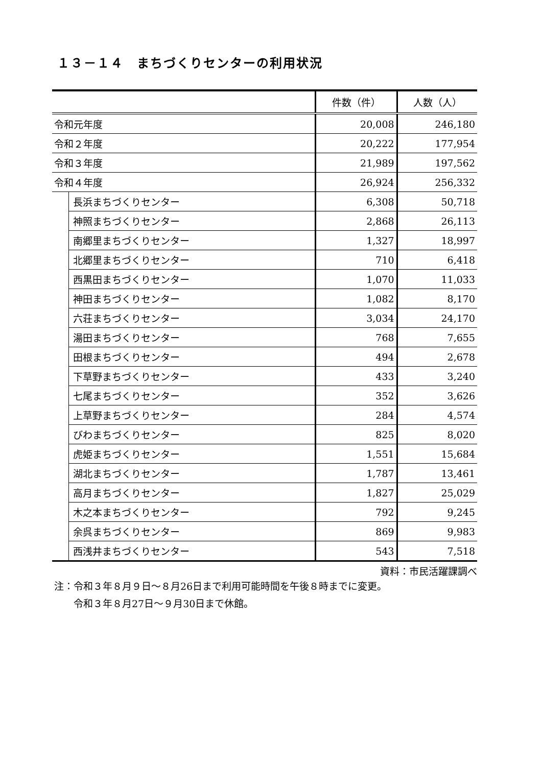１３－１４　まちづくりセンターの利用状況
| | | 件数（件） | 人数（人） |
| --- | --- | --- | --- |
| 令和元年度 | | 20,008 | 246,180 |
| 令和２年度 | | 20,222 | 177,954 |
| 令和３年度 | | 21,989 | 197,562 |
| 令和４年度 | | 26,924 | 256,332 |
| | 長浜まちづくりセンター | 6,308 | 50,718 |
| | 神照まちづくりセンター | 2,868 | 26,113 |
| | 南郷里まちづくりセンター | 1,327 | 18,997 |
| | 北郷里まちづくりセンター | 710 | 6,418 |
| | 西黒田まちづくりセンター | 1,070 | 11,033 |
| | 神田まちづくりセンター | 1,082 | 8,170 |
| | 六荘まちづくりセンター | 3,034 | 24,170 |
| | 湯田まちづくりセンター | 768 | 7,655 |
| | 田根まちづくりセンター | 494 | 2,678 |
| | 下草野まちづくりセンター | 433 | 3,240 |
| | 七尾まちづくりセンター | 352 | 3,626 |
| | 上草野まちづくりセンター | 284 | 4,574 |
| | びわまちづくりセンター | 825 | 8,020 |
| | 虎姫まちづくりセンター | 1,551 | 15,684 |
| | 湖北まちづくりセンター | 1,787 | 13,461 |
| | 高月まちづくりセンター | 1,827 | 25,029 |
| | 木之本まちづくりセンター | 792 | 9,245 |
| | 余呉まちづくりセンター | 869 | 9,983 |
| | 西浅井まちづくりセンター | 543 | 7,518 |
資料：市民活躍課調べ
注：令和３年８月９日～８月26日まで利用可能時間を午後８時までに変更。
　　令和３年８月27日～９月30日まで休館。